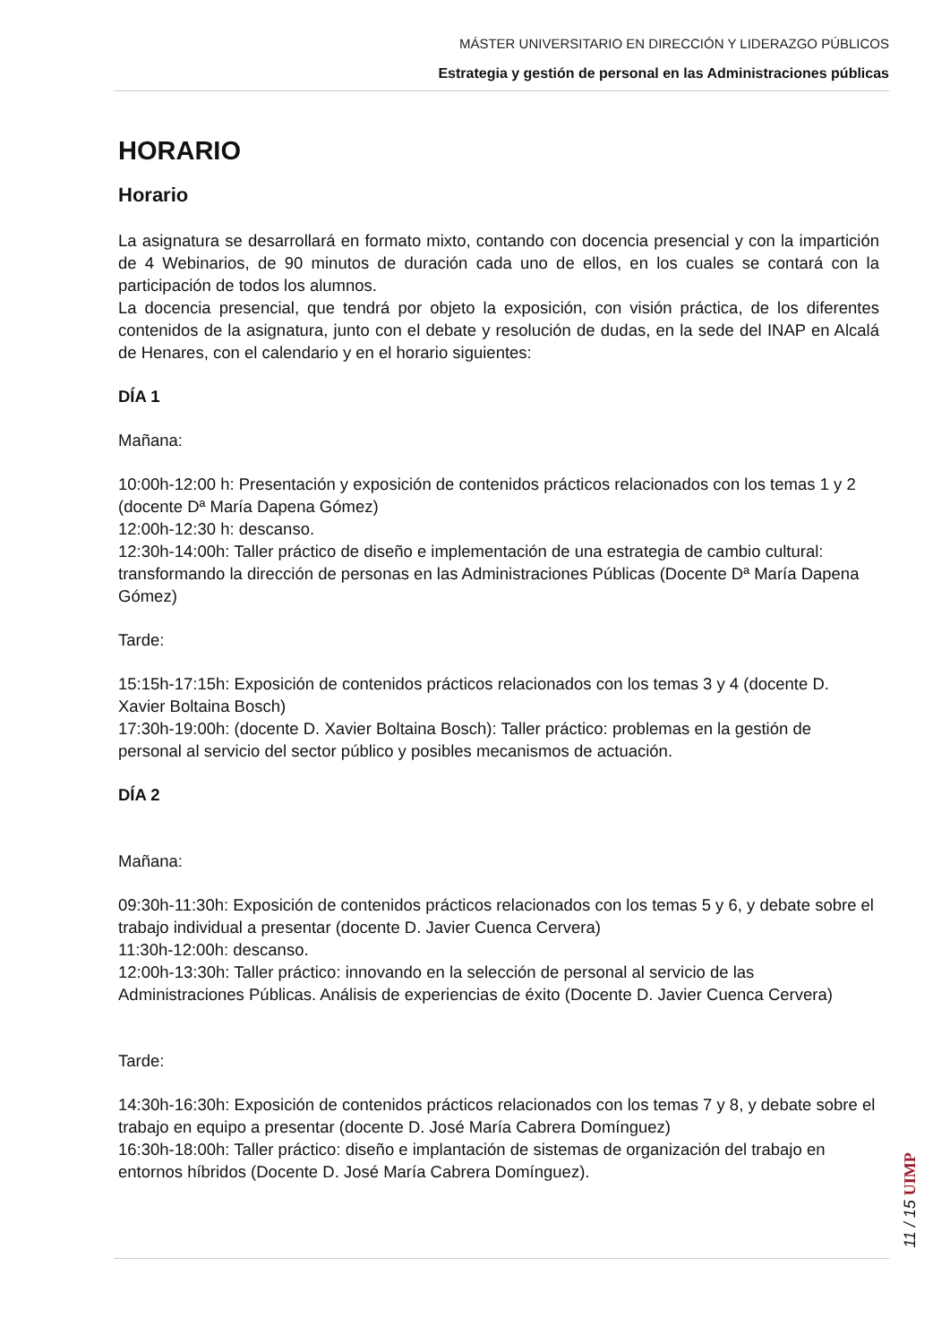MÁSTER UNIVERSITARIO EN DIRECCIÓN Y LIDERAZGO PÚBLICOS
Estrategia y gestión de personal en las Administraciones públicas
HORARIO
Horario
La asignatura se desarrollará en formato mixto, contando con docencia presencial y con la impartición de 4 Webinarios, de 90 minutos de duración cada uno de ellos, en los cuales se contará con la participación de todos los alumnos.
La docencia presencial, que tendrá por objeto la exposición, con visión práctica, de los diferentes contenidos de la asignatura, junto con el debate y resolución de dudas, en la sede del INAP en Alcalá de Henares, con el calendario y en el horario siguientes:
DÍA 1
Mañana:
10:00h-12:00 h: Presentación y exposición de contenidos prácticos relacionados con los temas 1 y 2 (docente Dª María Dapena Gómez)
12:00h-12:30 h: descanso.
12:30h-14:00h: Taller práctico de diseño e implementación de una estrategia de cambio cultural: transformando la dirección de personas en las Administraciones Públicas (Docente Dª María Dapena Gómez)
Tarde:
15:15h-17:15h: Exposición de contenidos prácticos relacionados con los temas 3 y 4 (docente D. Xavier Boltaina Bosch)
17:30h-19:00h: (docente D. Xavier Boltaina Bosch): Taller práctico: problemas en la gestión de personal al servicio del sector público y posibles mecanismos de actuación.
DÍA 2
Mañana:
09:30h-11:30h: Exposición de contenidos prácticos relacionados con los temas 5 y 6, y debate sobre el trabajo individual a presentar (docente D. Javier Cuenca Cervera)
11:30h-12:00h: descanso.
12:00h-13:30h: Taller práctico: innovando en la selección de personal al servicio de las Administraciones Públicas. Análisis de experiencias de éxito (Docente D. Javier Cuenca Cervera)
Tarde:
14:30h-16:30h: Exposición de contenidos prácticos relacionados con los temas 7 y 8, y debate sobre el trabajo en equipo a presentar (docente D. José María Cabrera Domínguez)
16:30h-18:00h: Taller práctico: diseño e implantación de sistemas de organización del trabajo en entornos híbridos (Docente D. José María Cabrera Domínguez).
11 / 15 UIMP